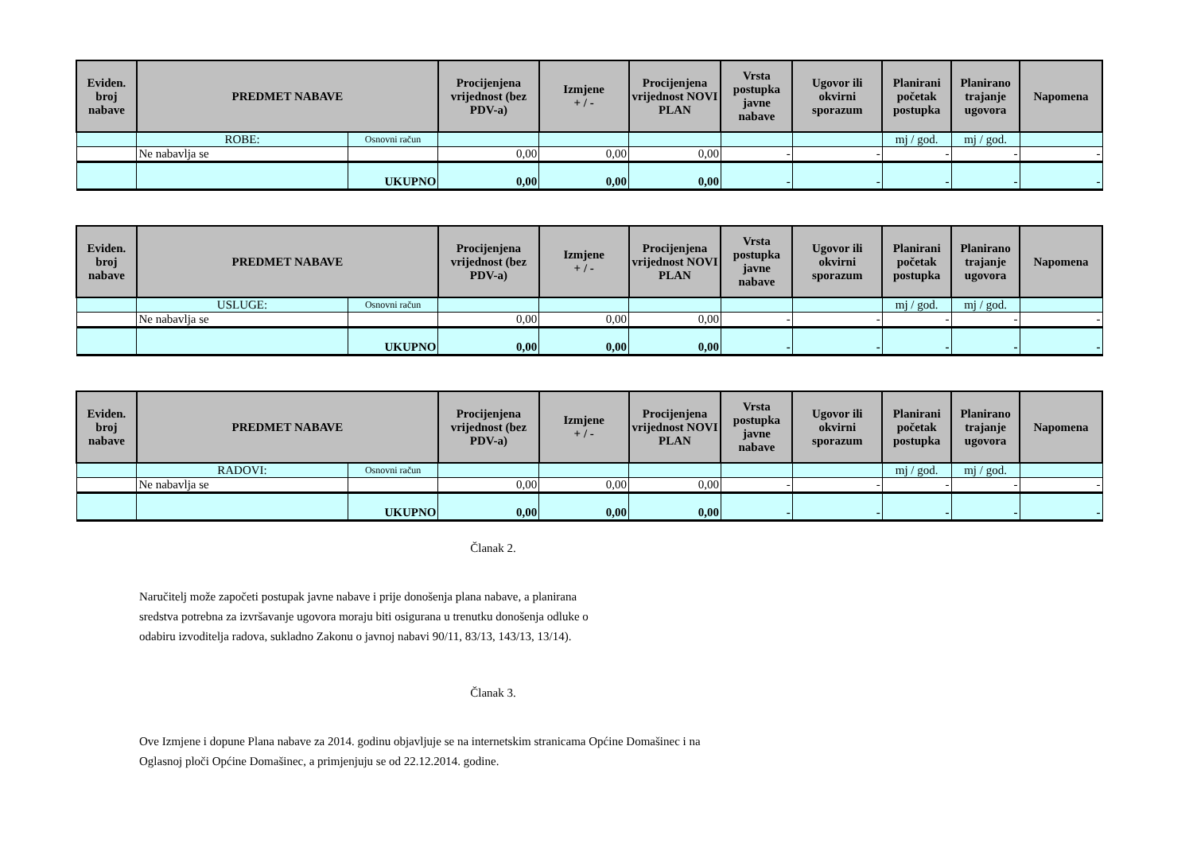| Eviden. broj nabave | PREDMET NABAVE | | Procijenjena vrijednost (bez PDV-a) | Izmjene + / - | Procijenjena vrijednost NOVI PLAN | Vrsta postupka javne nabave | Ugovor ili okvirni sporazum | Planirani početak postupka | Planirano trajanje ugovora | Napomena |
| --- | --- | --- | --- | --- | --- | --- | --- | --- | --- | --- |
| | ROBE: | Osnovni račun | | | | | | mj / god. | mj / god. | |
| | Ne nabavlja se | | 0,00 | 0,00 | 0,00 | - | - | - | - | - |
| | | UKUPNO | 0,00 | 0,00 | 0,00 | - | - | - | - | - |
| Eviden. broj nabave | PREDMET NABAVE | | Procijenjena vrijednost (bez PDV-a) | Izmjene + / - | Procijenjena vrijednost NOVI PLAN | Vrsta postupka javne nabave | Ugovor ili okvirni sporazum | Planirani početak postupka | Planirano trajanje ugovora | Napomena |
| --- | --- | --- | --- | --- | --- | --- | --- | --- | --- | --- |
| | USLUGE: | Osnovni račun | | | | | | mj / god. | mj / god. | |
| | Ne nabavlja se | | 0,00 | 0,00 | 0,00 | - | - | - | - | - |
| | | UKUPNO | 0,00 | 0,00 | 0,00 | - | - | - | - | - |
| Eviden. broj nabave | PREDMET NABAVE | | Procijenjena vrijednost (bez PDV-a) | Izmjene + / - | Procijenjena vrijednost NOVI PLAN | Vrsta postupka javne nabave | Ugovor ili okvirni sporazum | Planirani početak postupka | Planirano trajanje ugovora | Napomena |
| --- | --- | --- | --- | --- | --- | --- | --- | --- | --- | --- |
| | RADOVI: | Osnovni račun | | | | | | mj / god. | mj / god. | |
| | Ne nabavlja se | | 0,00 | 0,00 | 0,00 | - | - | - | - | - |
| | | UKUPNO | 0,00 | 0,00 | 0,00 | - | - | - | - | - |
Članak 2.
Naručitelj može započeti postupak javne nabave i prije donošenja plana nabave, a planirana
sredstva potrebna za izvršavanje ugovora moraju biti osigurana u trenutku donošenja odluke o
odabiru izvoditelja radova, sukladno Zakonu o javnoj nabavi 90/11, 83/13, 143/13, 13/14).
Članak 3.
Ove Izmjene i dopune Plana nabave za 2014. godinu objavljuje se na internetskim stranicama Općine Domašinec i na
Oglasnoj ploči Općine Domašinec, a primjenjuju se od 22.12.2014. godine.